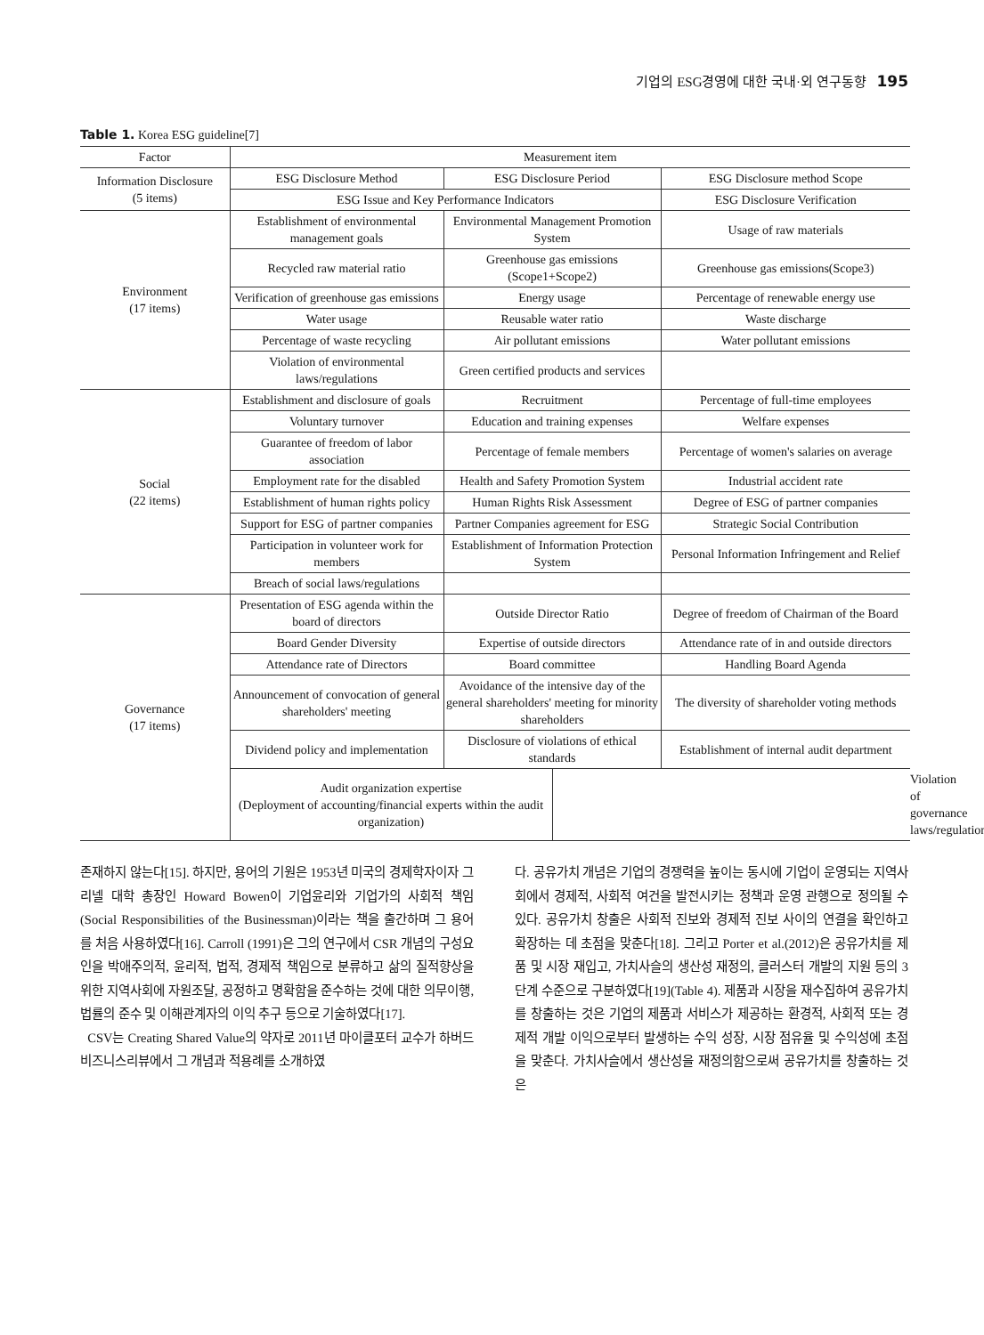기업의 ESG경영에 대한 국내·외 연구동향 195
Table 1. Korea ESG guideline[7]
| Factor | Measurement item | | | | |
| --- | --- | --- | --- | --- | --- |
| Information Disclosure (5 items) | ESG Disclosure Method | ESG Disclosure Period | | ESG Disclosure method Scope | |
| | ESG Issue and Key Performance Indicators | | | ESG Disclosure Verification | |
| Environment (17 items) | Establishment of environmental management goals | Environmental Management Promotion System | | Usage of raw materials | |
| | Recycled raw material ratio | Greenhouse gas emissions (Scope1+Scope2) | | Greenhouse gas emissions(Scope3) | |
| | Verification of greenhouse gas emissions | Energy usage | | Percentage of renewable energy use | |
| | Water usage | Reusable water ratio | | Waste discharge | |
| | Percentage of waste recycling | Air pollutant emissions | | Water pollutant emissions | |
| | Violation of environmental laws/regulations | Green certified products and services | | | |
| Social (22 items) | Establishment and disclosure of goals | Recruitment | | Percentage of full-time employees | |
| | Voluntary turnover | Education and training expenses | | Welfare expenses | |
| | Guarantee of freedom of labor association | Percentage of female members | | Percentage of women's salaries on average | |
| | Employment rate for the disabled | Health and Safety Promotion System | | Industrial accident rate | |
| | Establishment of human rights policy | Human Rights Risk Assessment | | Degree of ESG of partner companies | |
| | Support for ESG of partner companies | Partner Companies agreement for ESG | | Strategic Social Contribution | |
| | Participation in volunteer work for members | Establishment of Information Protection System | | Personal Information Infringement and Relief | |
| | Breach of social laws/regulations | | | | |
| Governance (17 items) | Presentation of ESG agenda within the board of directors | Outside Director Ratio | | Degree of freedom of Chairman of the Board | |
| | Board Gender Diversity | Expertise of outside directors | | Attendance rate of in and outside directors | |
| | Attendance rate of Directors | Board committee | | Handling Board Agenda | |
| | Announcement of convocation of general shareholders' meeting | Avoidance of the intensive day of the general shareholders' meeting for minority shareholders | | The diversity of shareholder voting methods | |
| | Dividend policy and implementation | Disclosure of violations of ethical standards | | Establishment of internal audit department | |
| | Audit organization expertise (Deployment of accounting/financial experts within the audit organization) | | | | Violation of governance laws/regulations |
존재하지 않는다[15]. 하지만, 용어의 기원은 1953년 미국의 경제학자이자 그리넬 대학 총장인 Howard Bowen이 기업윤리와 기업가의 사회적 책임(Social Responsibilities of the Businessman)이라는 책을 출간하며 그 용어를 처음 사용하였다[16]. Carroll (1991)은 그의 연구에서 CSR 개념의 구성요인을 박애주의적, 윤리적, 법적, 경제적 책임으로 분류하고 삶의 질적향상을 위한 지역사회에 자원조달, 공정하고 명확함을 준수하는 것에 대한 의무이행, 법률의 준수 및 이해관계자의 이익 추구 등으로 기술하였다[17].
CSV는 Creating Shared Value의 약자로 2011년 마이클포터 교수가 하버드비즈니스리뷰에서 그 개념과 적용례를 소개하였
다. 공유가치 개념은 기업의 경쟁력을 높이는 동시에 기업이 운영되는 지역사회에서 경제적, 사회적 여건을 발전시키는 정책과 운영 관행으로 정의될 수 있다. 공유가치 창출은 사회적 진보와 경제적 진보 사이의 연결을 확인하고 확장하는 데 초점을 맞춘다[18]. 그리고 Porter et al.(2012)은 공유가치를 제품 및 시장 재입고, 가치사슬의 생산성 재정의, 클러스터 개발의 지원 등의 3단계 수준으로 구분하였다[19](Table 4). 제품과 시장을 재수집하여 공유가치를 창출하는 것은 기업의 제품과 서비스가 제공하는 환경적, 사회적 또는 경제적 개발 이익으로부터 발생하는 수익 성장, 시장 점유율 및 수익성에 초점을 맞춘다. 가치사슬에서 생산성을 재정의함으로써 공유가치를 창출하는 것은